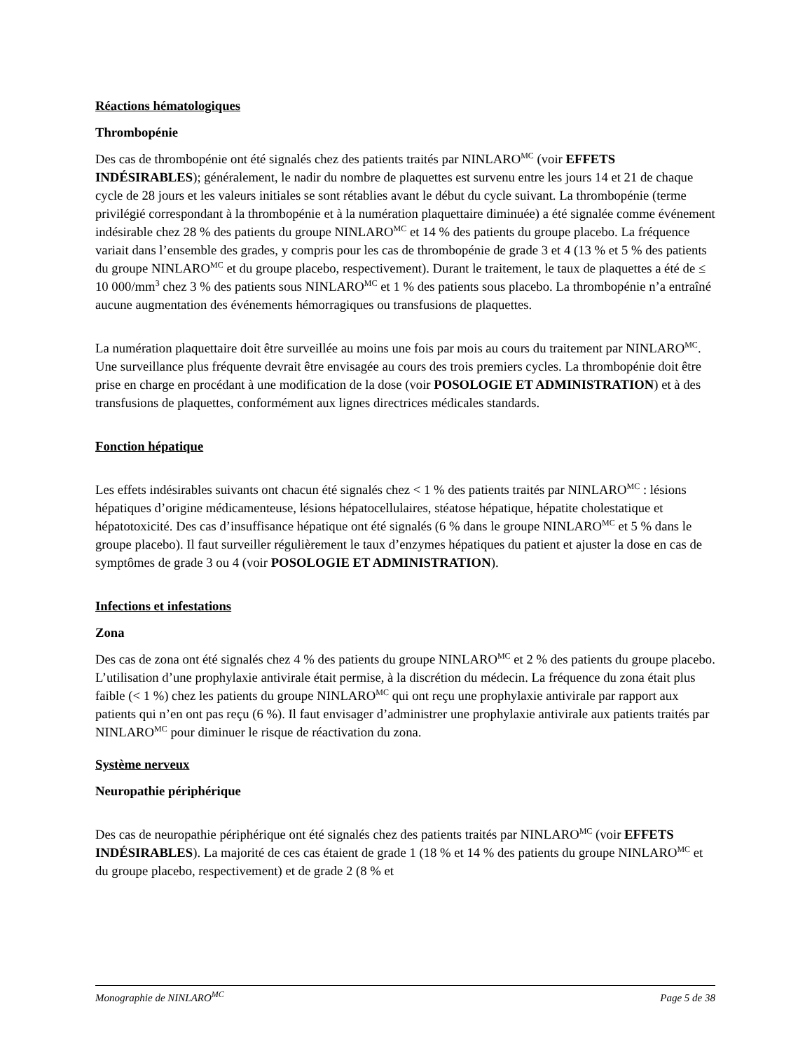Réactions hématologiques
Thrombopénie
Des cas de thrombopénie ont été signalés chez des patients traités par NINLARO<sup>MC</sup> (voir EFFETS INDÉSIRABLES); généralement, le nadir du nombre de plaquettes est survenu entre les jours 14 et 21 de chaque cycle de 28 jours et les valeurs initiales se sont rétablies avant le début du cycle suivant. La thrombopénie (terme privilégié correspondant à la thrombopénie et à la numération plaquettaire diminuée) a été signalée comme événement indésirable chez 28 % des patients du groupe NINLARO<sup>MC</sup> et 14 % des patients du groupe placebo. La fréquence variait dans l’ensemble des grades, y compris pour les cas de thrombopénie de grade 3 et 4 (13 % et 5 % des patients du groupe NINLARO<sup>MC</sup> et du groupe placebo, respectivement). Durant le traitement, le taux de plaquettes a été de ≤ 10 000/mm<sup>3</sup> chez 3 % des patients sous NINLARO<sup>MC</sup> et 1 % des patients sous placebo. La thrombopénie n’a entraîné aucune augmentation des événements hémorragiques ou transfusions de plaquettes.
La numération plaquettaire doit être surveillée au moins une fois par mois au cours du traitement par NINLARO<sup>MC</sup>. Une surveillance plus fréquente devrait être envisagée au cours des trois premiers cycles. La thrombopénie doit être prise en charge en procédant à une modification de la dose (voir POSOLOGIE ET ADMINISTRATION) et à des transfusions de plaquettes, conformément aux lignes directrices médicales standards.
Fonction hépatique
Les effets indésirables suivants ont chacun été signalés chez < 1 % des patients traités par NINLARO<sup>MC</sup> : lésions hépatiques d’origine médicamenteuse, lésions hépatocellulaires, stéatose hépatique, hépatite cholestatique et hépatotoxicité. Des cas d’insuffisance hépatique ont été signalés (6 % dans le groupe NINLARO<sup>MC</sup> et 5 % dans le groupe placebo). Il faut surveiller régulièrement le taux d’enzymes hépatiques du patient et ajuster la dose en cas de symptômes de grade 3 ou 4 (voir POSOLOGIE ET ADMINISTRATION).
Infections et infestations
Zona
Des cas de zona ont été signalés chez 4 % des patients du groupe NINLARO<sup>MC</sup> et 2 % des patients du groupe placebo. L’utilisation d’une prophylaxie antivirale était permise, à la discrétion du médecin. La fréquence du zona était plus faible (< 1 %) chez les patients du groupe NINLARO<sup>MC</sup> qui ont reçu une prophylaxie antivirale par rapport aux patients qui n’en ont pas reçu (6 %). Il faut envisager d’administrer une prophylaxie antivirale aux patients traités par NINLARO<sup>MC</sup> pour diminuer le risque de réactivation du zona.
Système nerveux
Neuropathie périphérique
Des cas de neuropathie périphérique ont été signalés chez des patients traités par NINLARO<sup>MC</sup> (voir EFFETS INDÉSIRABLES). La majorité de ces cas étaient de grade 1 (18 % et 14 % des patients du groupe NINLARO<sup>MC</sup> et du groupe placebo, respectivement) et de grade 2 (8 % et
Monographie de NINLARO<sup>MC</sup> Page 5 de 38